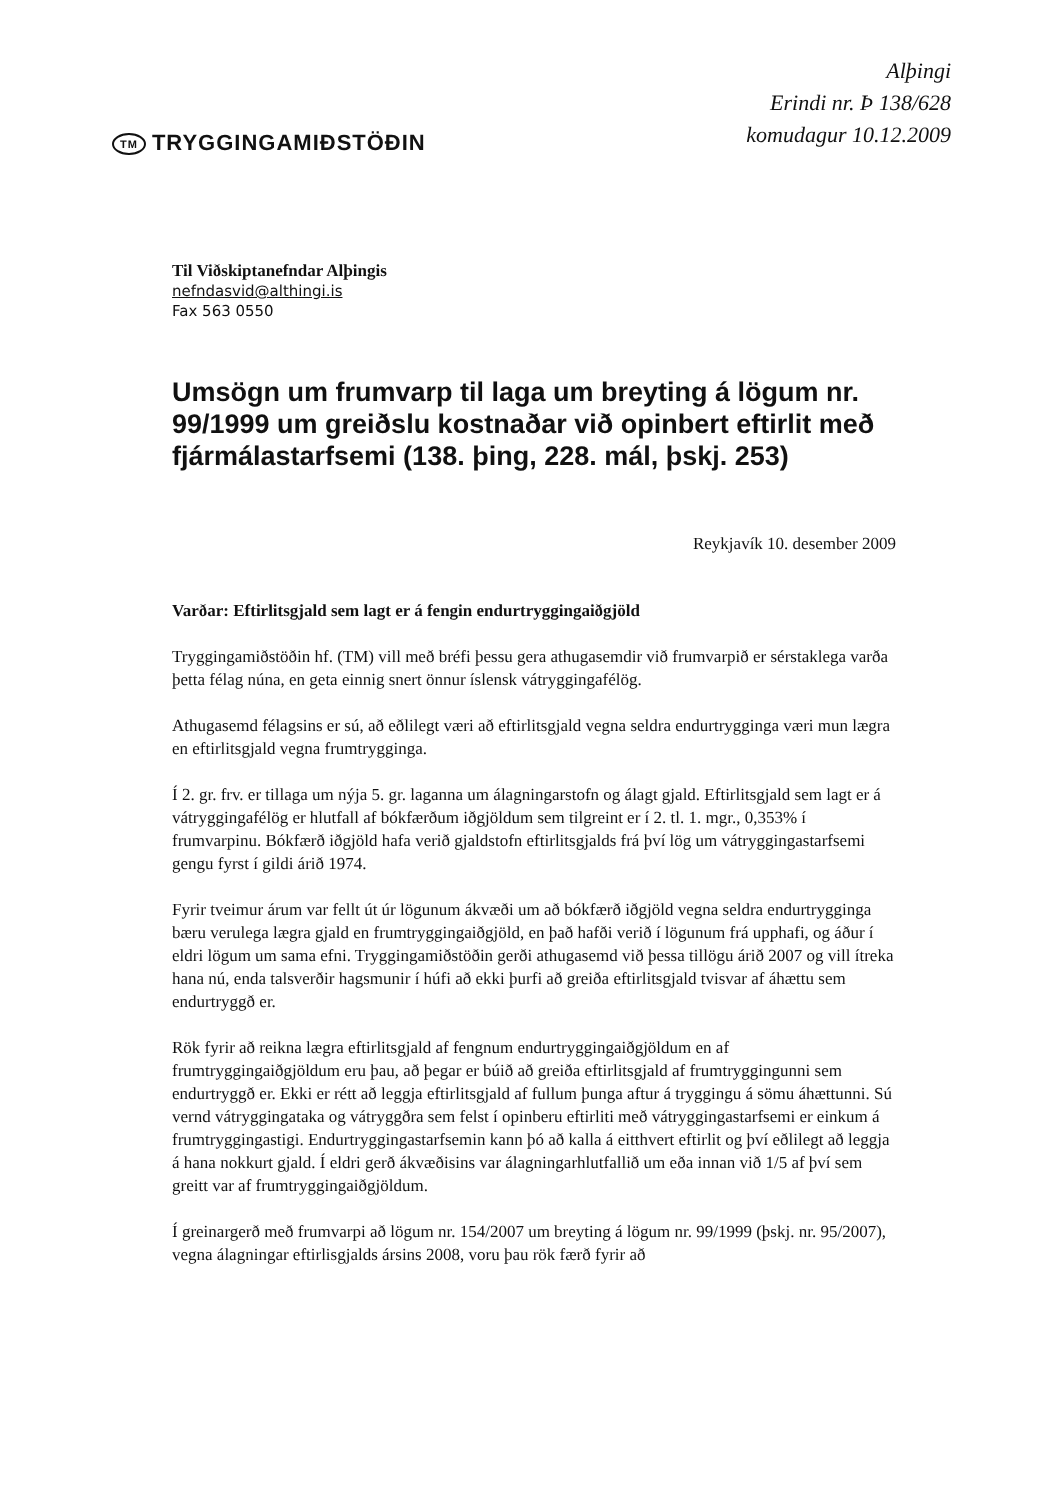TM TRYGGINGAMIÐSTÖÐIN
Alþingi
Erindi nr. Þ 138/628
komudagur 10.12.2009
Til Viðskiptanefndar Alþingis
nefndasvid@althingi.is
Fax 563 0550
Umsögn um frumvarp til laga um breyting á lögum nr. 99/1999 um greiðslu kostnaðar við opinbert eftirlit með fjármálastarfsemi (138. þing, 228. mál, þskj. 253)
Reykjavík 10. desember 2009
Varðar: Eftirlitsgjald sem lagt er á fengin endurtryggingaiðgjöld
Tryggingamiðstöðin hf. (TM) vill með bréfi þessu gera athugasemdir við frumvarpið er sérstaklega varða þetta félag núna, en geta einnig snert önnur íslensk vátryggingafélög.
Athugasemd félagsins er sú, að eðlilegt væri að eftirlitsgjald vegna seldra endurtrygginga væri mun lægra en eftirlitsgjald vegna frumtrygginga.
Í 2. gr. frv. er tillaga um nýja 5. gr. laganna um álagningarstofn og álagt gjald. Eftirlitsgjald sem lagt er á vátryggingafélög er hlutfall af bókfærðum iðgjöldum sem tilgreint er í 2. tl. 1. mgr., 0,353% í frumvarpinu. Bókfærð iðgjöld hafa verið gjaldstofn eftirlitsgjalds frá því lög um vátryggingastarfsemi gengu fyrst í gildi árið 1974.
Fyrir tveimur árum var fellt út úr lögunum ákvæði um að bókfærð iðgjöld vegna seldra endurtrygginga bæru verulega lægra gjald en frumtryggingaiðgjöld, en það hafði verið í lögunum frá upphafi, og áður í eldri lögum um sama efni. Tryggingamiðstöðin gerði athugasemd við þessa tillögu árið 2007 og vill ítreka hana nú, enda talsverðir hagsmunir í húfi að ekki þurfi að greiða eftirlitsgjald tvisvar af áhættu sem endurtryggð er.
Rök fyrir að reikna lægra eftirlitsgjald af fengnum endurtryggingaiðgjöldum en af frumtryggingaiðgjöldum eru þau, að þegar er búið að greiða eftirlitsgjald af frumtryggingunni sem endurtryggð er. Ekki er rétt að leggja eftirlitsgjald af fullum þunga aftur á tryggingu á sömu áhættunni. Sú vernd vátryggingataka og vátryggðra sem felst í opinberu eftirliti með vátryggingastarfsemi er einkum á frumtryggingastigi. Endurtryggingastarfsemin kann þó að kalla á eitthvert eftirlit og því eðlilegt að leggja á hana nokkurt gjald. Í eldri gerð ákvæðisins var álagningarhlutfallið um eða innan við 1/5 af því sem greitt var af frumtryggingaiðgjöldum.
Í greinargerð með frumvarpi að lögum nr. 154/2007 um breyting á lögum nr. 99/1999 (þskj. nr. 95/2007), vegna álagningar eftirlisgjalds ársins 2008, voru þau rök færð fyrir að